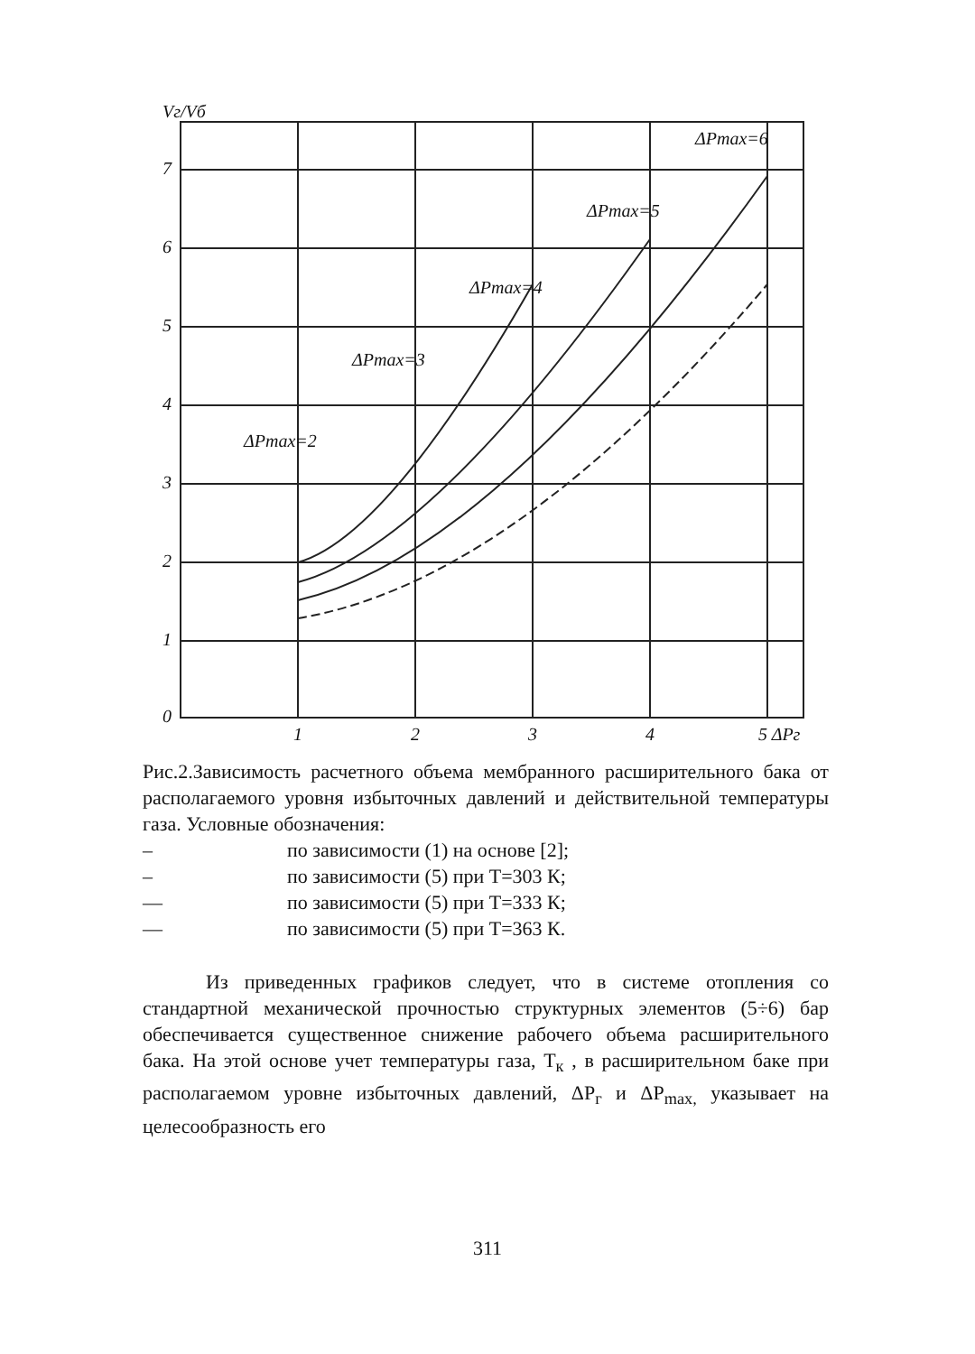0
1
2
3
4
5
6
7
1
2
3
4
5 ΔPг
Vг/Vб
ΔPmax=2
ΔPmax=3
ΔPmax=4
ΔPmax=5
ΔPmax=6
Рис.2.Зависимость расчетного объема мембранного расширительного бака от располагаемого уровня избыточных давлений и действительной температуры газа. Условные обозначения:
– по зависимости (1) на основе [2];
– по зависимости (5) при Т=303 К;
— по зависимости (5) при Т=333 К;
— по зависимости (5) при Т=363 К.
Из приведенных графиков следует, что в системе отопления со стандартной механической прочностью структурных элементов (5÷6) бар обеспечивается существенное снижение рабочего объема расширительного бака. На этой основе учет температуры газа, Т<sub>к</sub> , в расширительном баке при располагаемом уровне избыточных давлений, ΔP<sub>г</sub> и ΔP<sub>max,</sub> указывает на целесообразность его
311